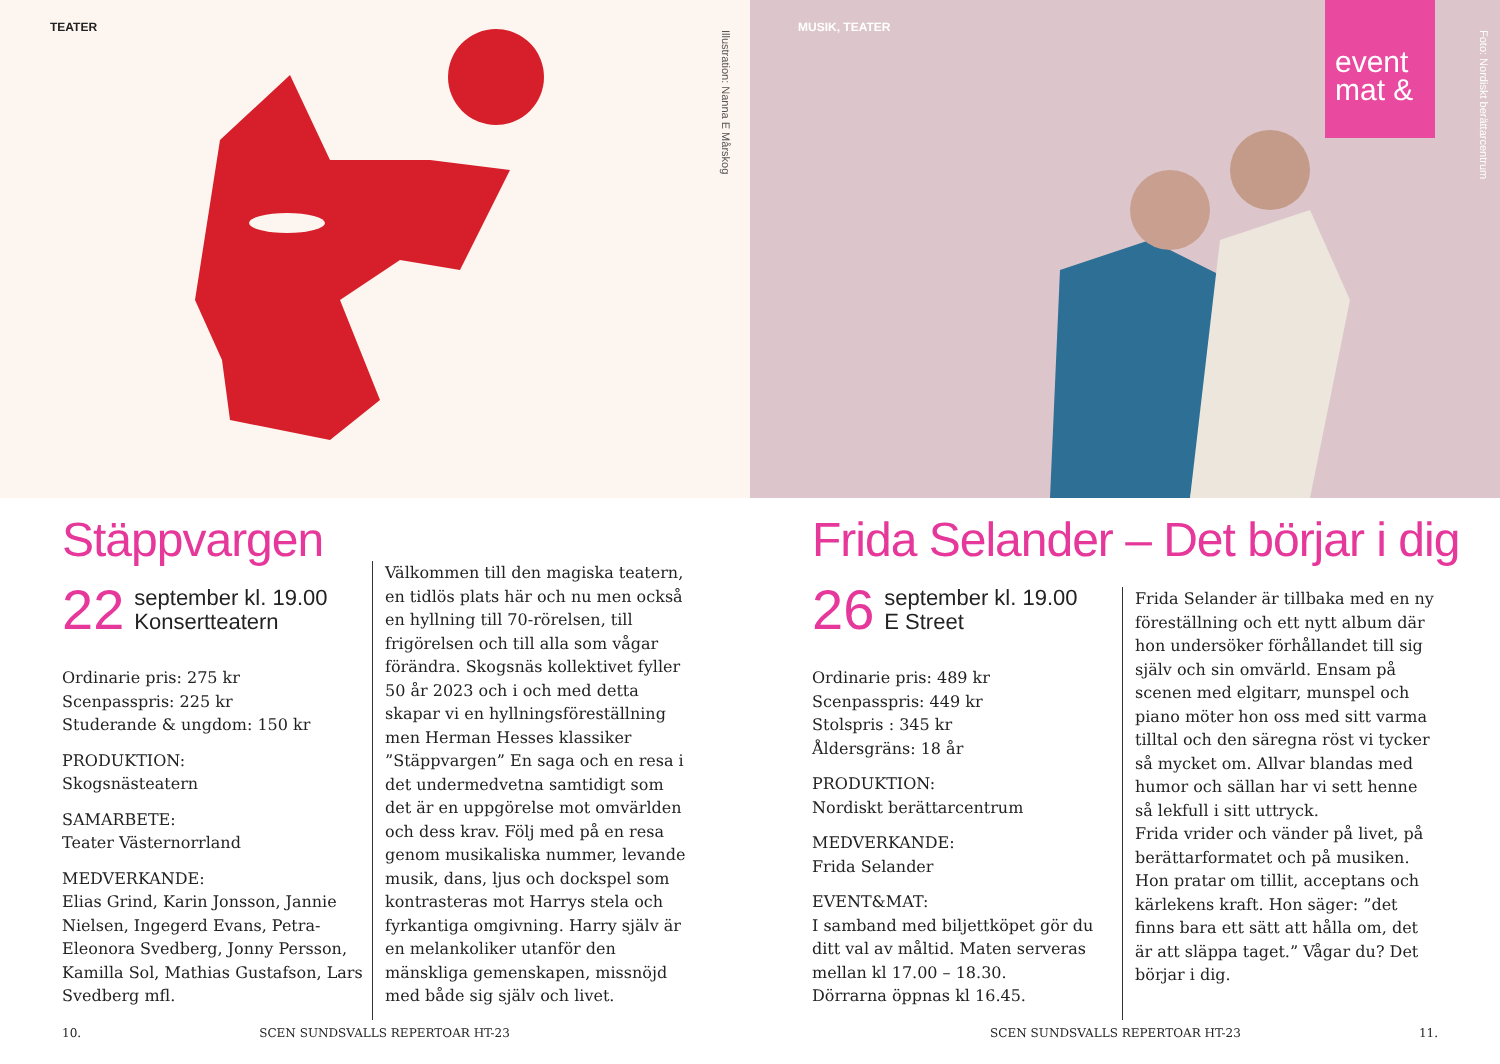TEATER
Illustration: Nanna E Mårskog
Stäppvargen
22 september kl. 19.00
Konsertteatern
Ordinarie pris: 275 kr
Scenpasspris: 225 kr
Studerande & ungdom: 150 kr
PRODUKTION:
Skogsnästeatern
SAMARBETE:
Teater Västernorrland
MEDVERKANDE:
Elias Grind, Karin Jonsson, Jannie Nielsen, Ingegerd Evans, Petra-Eleonora Svedberg, Jonny Persson, Kamilla Sol, Mathias Gustafson, Lars Svedberg mfl.
Välkommen till den magiska teatern, en tidlös plats här och nu men också en hyllning till 70-rörelsen, till frigörelsen och till alla som vågar förändra. Skogsnäs kollektivet fyller 50 år 2023 och i och med detta skapar vi en hyllningsföreställning men Herman Hesses klassiker ”Stäppvargen” En saga och en resa i det undermedvetna samtidigt som det är en uppgörelse mot omvärlden och dess krav. Följ med på en resa genom musikaliska nummer, levande musik, dans, ljus och dockspel som kontrasteras mot Harrys stela och fyrkantiga omgivning. Harry själv är en melankoliker utanför den mänskliga gemenskapen, missnöjd med både sig själv och livet.
10. SCEN SUNDSVALLS REPERTOAR HT-23
MUSIK, TEATER
event
mat &
Foto: Nordiskt berättarcentrum
Frida Selander – Det börjar i dig
26 september kl. 19.00
E Street
Ordinarie pris: 489 kr
Scenpasspris: 449 kr
Stolspris : 345 kr
Åldersgräns: 18 år
PRODUKTION:
Nordiskt berättarcentrum
MEDVERKANDE:
Frida Selander
EVENT&MAT:
I samband med biljettköpet gör du ditt val av måltid. Maten serveras mellan kl 17.00 – 18.30.
Dörrarna öppnas kl 16.45.
Frida Selander är tillbaka med en ny föreställning och ett nytt album där hon undersöker förhållandet till sig själv och sin omvärld. Ensam på scenen med elgitarr, munspel och piano möter hon oss med sitt varma tilltal och den säregna röst vi tycker så mycket om. Allvar blandas med humor och sällan har vi sett henne så lekfull i sitt uttryck.
Frida vrider och vänder på livet, på berättarformatet och på musiken. Hon pratar om tillit, acceptans och kärlekens kraft. Hon säger: ”det finns bara ett sätt att hålla om, det är att släppa taget.” Vågar du? Det börjar i dig.
SCEN SUNDSVALLS REPERTOAR HT-23 11.